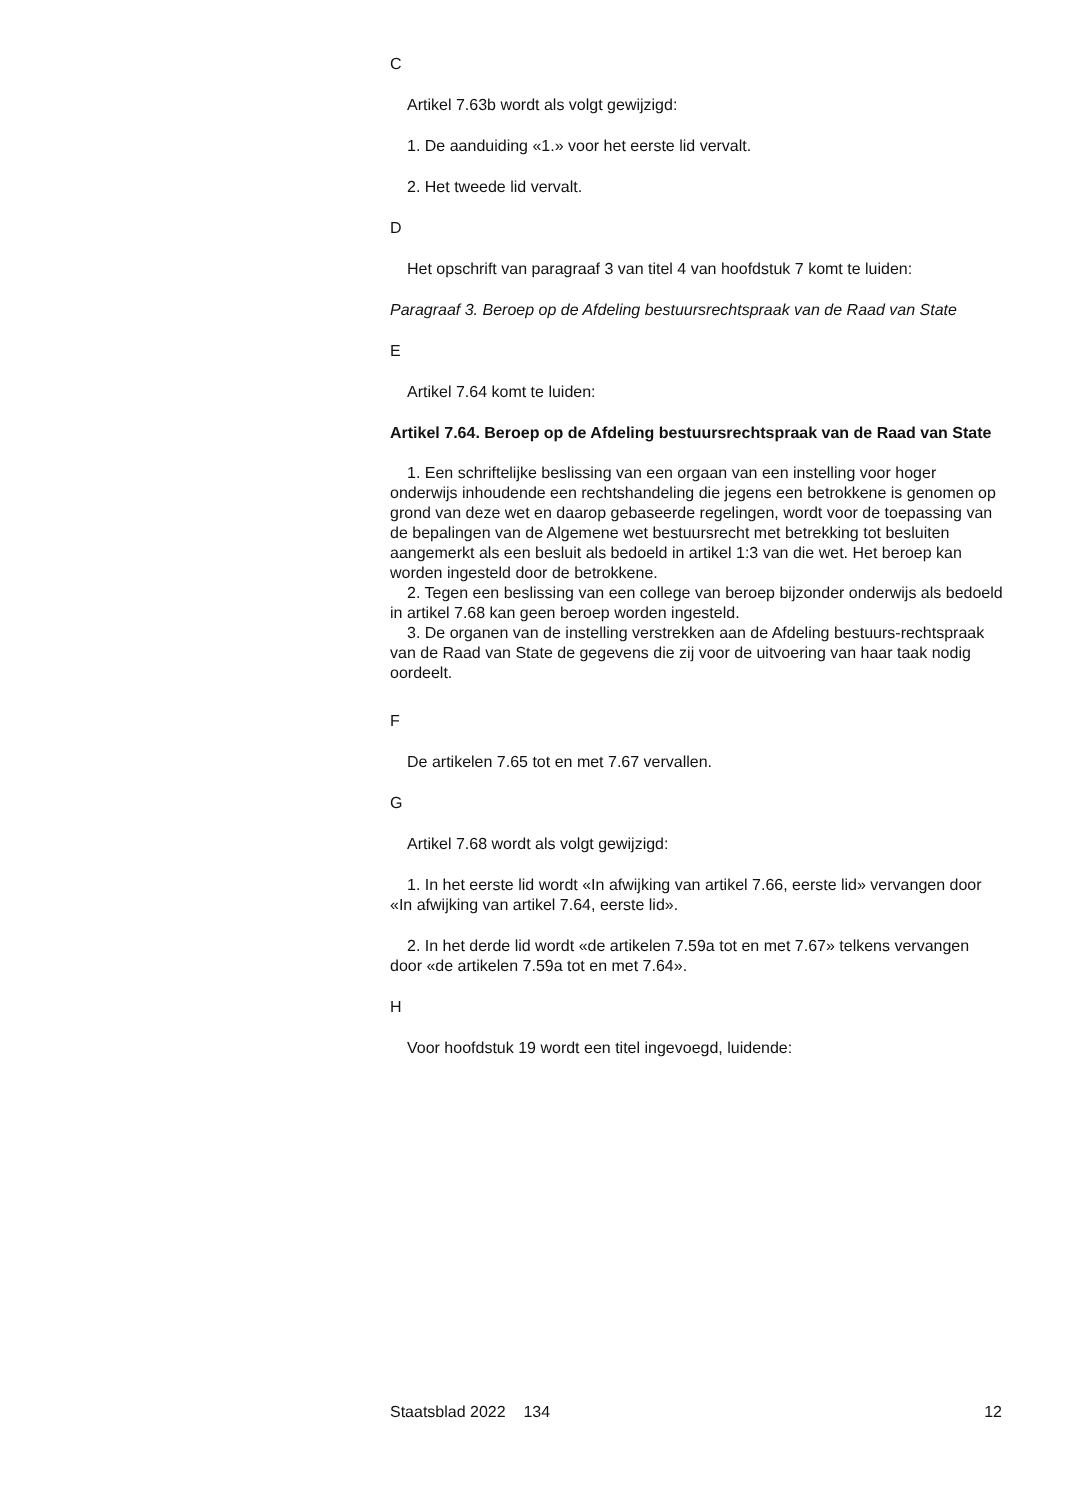C
Artikel 7.63b wordt als volgt gewijzigd:
1. De aanduiding «1.» voor het eerste lid vervalt.
2. Het tweede lid vervalt.
D
Het opschrift van paragraaf 3 van titel 4 van hoofdstuk 7 komt te luiden:
Paragraaf 3. Beroep op de Afdeling bestuursrechtspraak van de Raad van State
E
Artikel 7.64 komt te luiden:
Artikel 7.64. Beroep op de Afdeling bestuursrechtspraak van de Raad van State
1. Een schriftelijke beslissing van een orgaan van een instelling voor hoger onderwijs inhoudende een rechtshandeling die jegens een betrokkene is genomen op grond van deze wet en daarop gebaseerde regelingen, wordt voor de toepassing van de bepalingen van de Algemene wet bestuursrecht met betrekking tot besluiten aangemerkt als een besluit als bedoeld in artikel 1:3 van die wet. Het beroep kan worden ingesteld door de betrokkene.
2. Tegen een beslissing van een college van beroep bijzonder onderwijs als bedoeld in artikel 7.68 kan geen beroep worden ingesteld.
3. De organen van de instelling verstrekken aan de Afdeling bestuurs-rechtspraak van de Raad van State de gegevens die zij voor de uitvoering van haar taak nodig oordeelt.
F
De artikelen 7.65 tot en met 7.67 vervallen.
G
Artikel 7.68 wordt als volgt gewijzigd:
1. In het eerste lid wordt «In afwijking van artikel 7.66, eerste lid» vervangen door «In afwijking van artikel 7.64, eerste lid».
2. In het derde lid wordt «de artikelen 7.59a tot en met 7.67» telkens vervangen door «de artikelen 7.59a tot en met 7.64».
H
Voor hoofdstuk 19 wordt een titel ingevoegd, luidende:
Staatsblad 2022 134 12